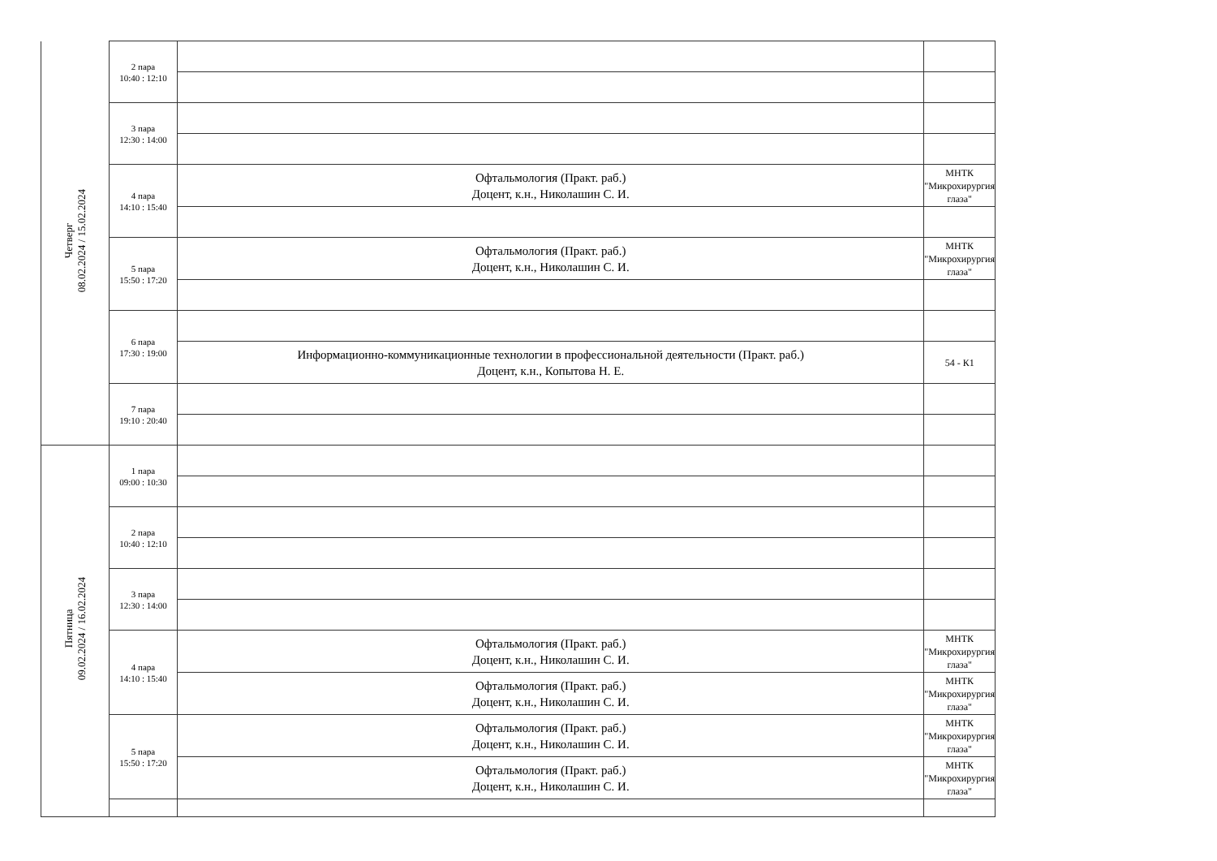| Четверг 08.02.2024 / 15.02.2024 | 2 пара 10:40 : 12:10 | | |
| | 3 пара 12:30 : 14:00 | | |
| | 4 пара 14:10 : 15:40 | Офтальмология (Практ. раб.) Доцент, к.н., Николашин С. И. | МНТК "Микрохирургия глаза" |
| | 5 пара 15:50 : 17:20 | Офтальмология (Практ. раб.) Доцент, к.н., Николашин С. И. | МНТК "Микрохирургия глаза" |
| | 6 пара 17:30 : 19:00 | | |
| | | Информационно-коммуникационные технологии в профессиональной деятельности (Практ. раб.) Доцент, к.н., Копытова Н. Е. | 54 - К1 |
| | 7 пара 19:10 : 20:40 | | |
| Пятница 09.02.2024 / 16.02.2024 | 1 пара 09:00 : 10:30 | | |
| | 2 пара 10:40 : 12:10 | | |
| | 3 пара 12:30 : 14:00 | | |
| | 4 пара 14:10 : 15:40 | Офтальмология (Практ. раб.) Доцент, к.н., Николашин С. И. | МНТК "Микрохирургия глаза" |
| | | Офтальмология (Практ. раб.) Доцент, к.н., Николашин С. И. | МНТК "Микрохирургия глаза" |
| | 5 пара 15:50 : 17:20 | Офтальмология (Практ. раб.) Доцент, к.н., Николашин С. И. | МНТК "Микрохирургия глаза" |
| | | Офтальмология (Практ. раб.) Доцент, к.н., Николашин С. И. | МНТК "Микрохирургия глаза" |